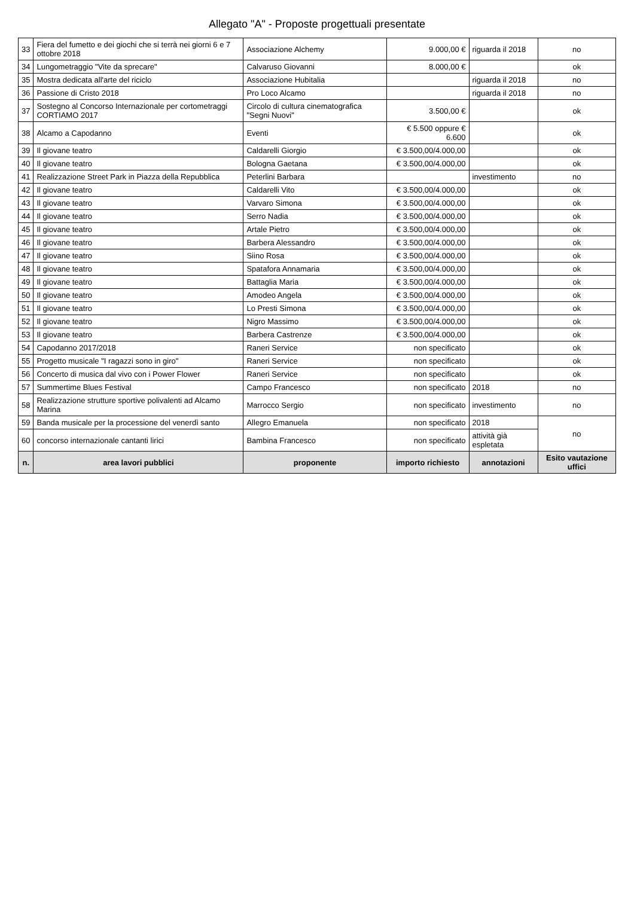Allegato "A" - Proposte progettuali presentate
| 33 | Fiera del fumetto e dei giochi che si terrà nei giorni 6 e 7 ottobre 2018 | Associazione Alchemy | 9.000,00 € | riguarda il 2018 | no |
| 34 | Lungometraggio "Vite da sprecare" | Calvaruso Giovanni | 8.000,00 € | | ok |
| 35 | Mostra dedicata all'arte del riciclo | Associazione Hubitalia | | riguarda il 2018 | no |
| 36 | Passione di Cristo 2018 | Pro Loco Alcamo | | riguarda il 2018 | no |
| 37 | Sostegno al Concorso Internazionale per cortometraggi CORTIAMO 2017 | Circolo di cultura cinematografica "Segni Nuovi" | 3.500,00 € | | ok |
| 38 | Alcamo a Capodanno | Eventi | € 5.500 oppure € 6.600 | | ok |
| 39 | Il giovane teatro | Caldarelli Giorgio | € 3.500,00/4.000,00 | | ok |
| 40 | Il giovane teatro | Bologna Gaetana | € 3.500,00/4.000,00 | | ok |
| 41 | Realizzazione Street Park in Piazza della Repubblica | Peterlini Barbara | | investimento | no |
| 42 | Il giovane teatro | Caldarelli Vito | € 3.500,00/4.000,00 | | ok |
| 43 | Il giovane teatro | Varvaro Simona | € 3.500,00/4.000,00 | | ok |
| 44 | Il giovane teatro | Serro Nadia | € 3.500,00/4.000,00 | | ok |
| 45 | Il giovane teatro | Artale Pietro | € 3.500,00/4.000,00 | | ok |
| 46 | Il giovane teatro | Barbera Alessandro | € 3.500,00/4.000,00 | | ok |
| 47 | Il giovane teatro | Siino Rosa | € 3.500,00/4.000,00 | | ok |
| 48 | Il giovane teatro | Spatafora Annamaria | € 3.500,00/4.000,00 | | ok |
| 49 | Il giovane teatro | Battaglia Maria | € 3.500,00/4.000,00 | | ok |
| 50 | Il giovane teatro | Amodeo Angela | € 3.500,00/4.000,00 | | ok |
| 51 | Il giovane teatro | Lo Presti Simona | € 3.500,00/4.000,00 | | ok |
| 52 | Il giovane teatro | Nigro Massimo | € 3.500,00/4.000,00 | | ok |
| 53 | Il giovane teatro | Barbera Castrenze | € 3.500,00/4.000,00 | | ok |
| 54 | Capodanno 2017/2018 | Raneri Service | non specificato | | ok |
| 55 | Progetto musicale "I ragazzi sono in giro" | Raneri Service | non specificato | | ok |
| 56 | Concerto di musica dal vivo con i Power Flower | Raneri Service | non specificato | | ok |
| 57 | Summertime Blues Festival | Campo Francesco | non specificato | 2018 | no |
| 58 | Realizzazione strutture sportive polivalenti ad Alcamo Marina | Marrocco Sergio | non specificato | investimento | no |
| 59 | Banda musicale per la processione del venerdì santo | Allegro Emanuela | non specificato | 2018 | no |
| 60 | concorso internazionale cantanti lirici | Bambina Francesco | non specificato | attività già espletata | |
| n. | area lavori pubblici | proponente | importo richiesto | annotazioni | Esito vautazione uffici |